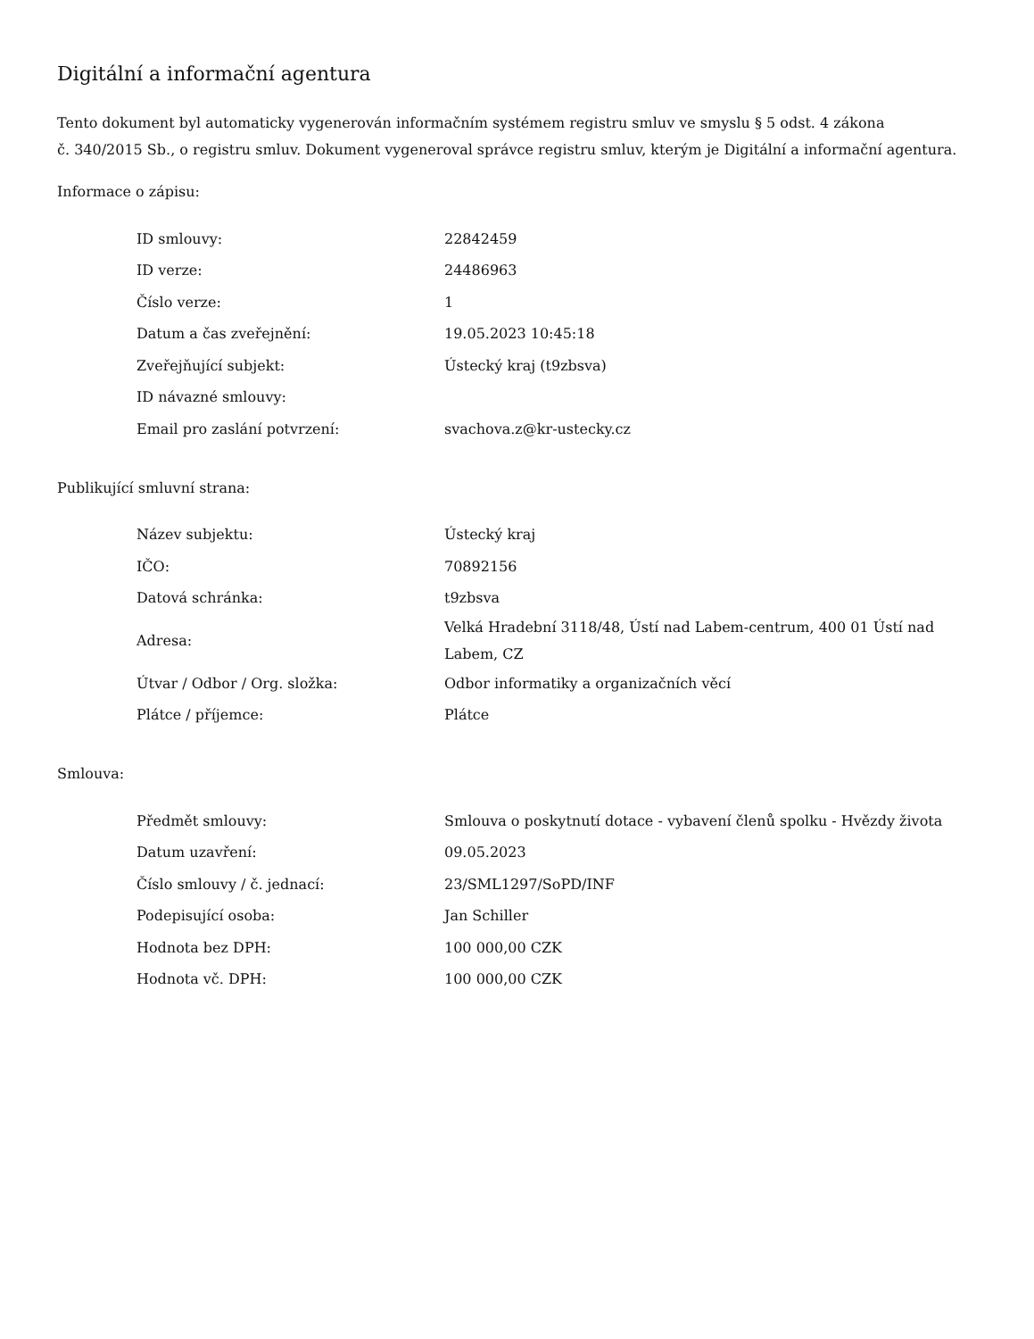Digitální a informační agentura
Tento dokument byl automaticky vygenerován informačním systémem registru smluv ve smyslu § 5 odst. 4 zákona
č. 340/2015 Sb., o registru smluv. Dokument vygeneroval správce registru smluv, kterým je Digitální a informační agentura.
Informace o zápisu:
| ID smlouvy: | 22842459 |
| ID verze: | 24486963 |
| Číslo verze: | 1 |
| Datum a čas zveřejnění: | 19.05.2023 10:45:18 |
| Zveřejňující subjekt: | Ústecký kraj (t9zbsva) |
| ID návazné smlouvy: | |
| Email pro zaslání potvrzení: | svachova.z@kr-ustecky.cz |
Publikující smluvní strana:
| Název subjektu: | Ústecký kraj |
| IČO: | 70892156 |
| Datová schránka: | t9zbsva |
| Adresa: | Velká Hradební 3118/48, Ústí nad Labem-centrum, 400 01 Ústí nad Labem, CZ |
| Útvar / Odbor / Org. složka: | Odbor informatiky a organizačních věcí |
| Plátce / příjemce: | Plátce |
Smlouva:
| Předmět smlouvy: | Smlouva o poskytnutí dotace - vybavení členů spolku - Hvězdy života |
| Datum uzavření: | 09.05.2023 |
| Číslo smlouvy / č. jednací: | 23/SML1297/SoPD/INF |
| Podepisující osoba: | Jan Schiller |
| Hodnota bez DPH: | 100 000,00 CZK |
| Hodnota vč. DPH: | 100 000,00 CZK |